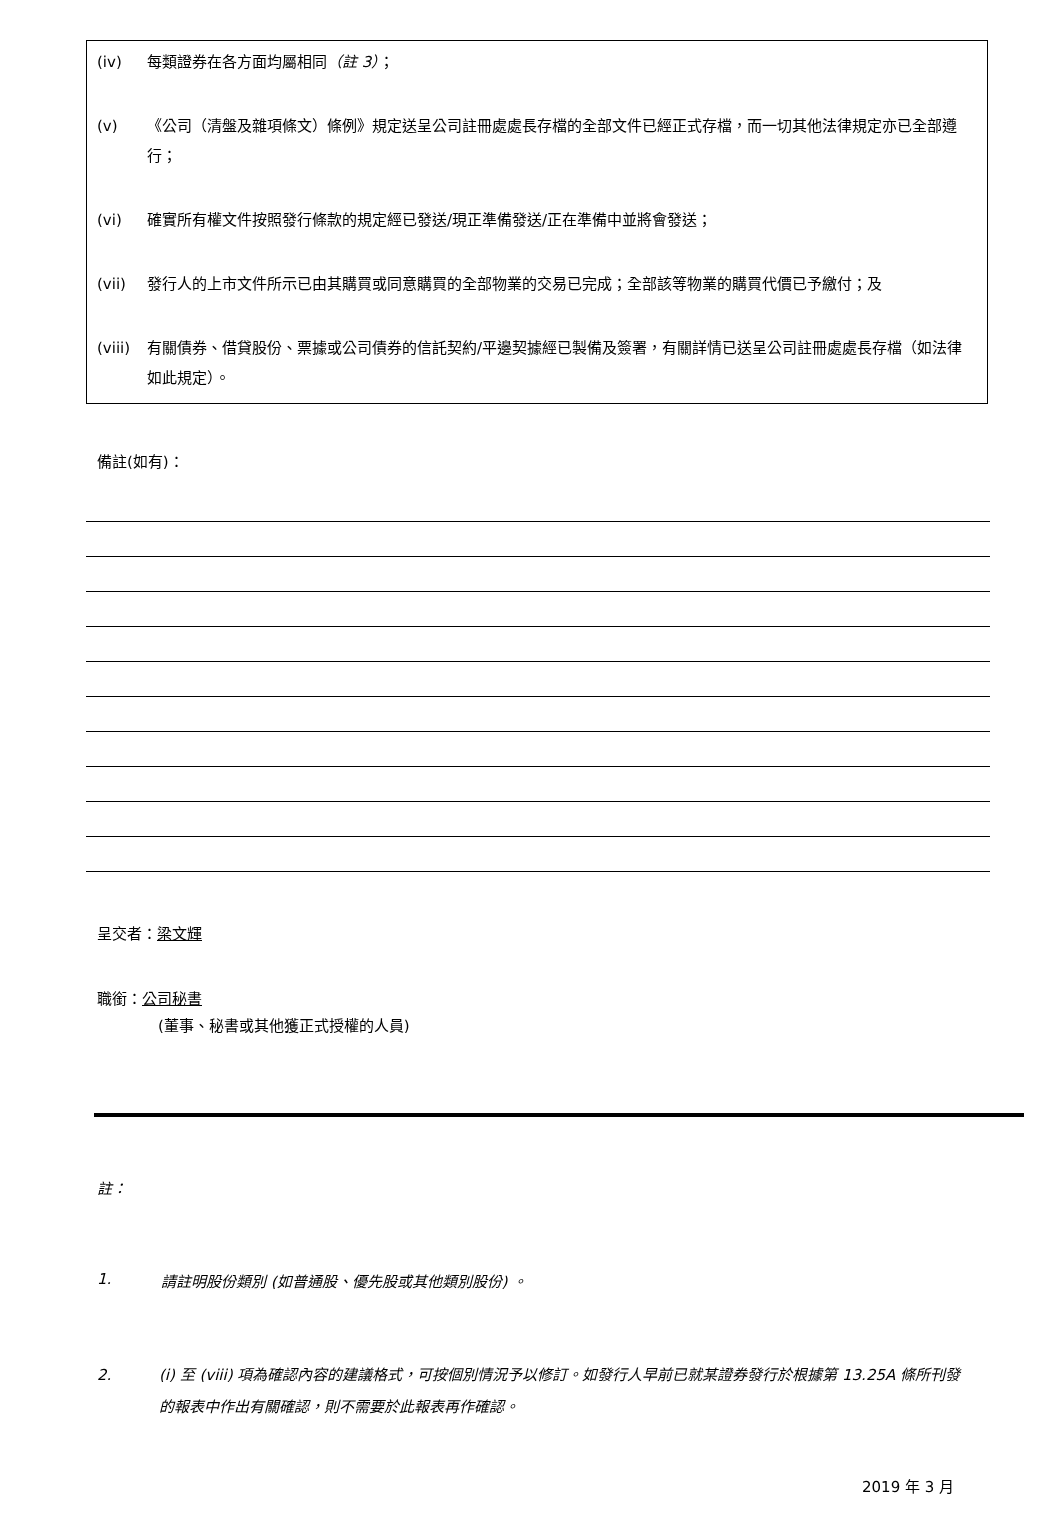(iv) 每類證券在各方面均屬相同（註 3）；
(v) 《公司（清盤及雜項條文）條例》規定送呈公司註冊處處長存檔的全部文件已經正式存檔，而一切其他法律規定亦已全部遵行；
(vi) 確實所有權文件按照發行條款的規定經已發送/現正準備發送/正在準備中並將會發送；
(vii) 發行人的上市文件所示已由其購買或同意購買的全部物業的交易已完成；全部該等物業的購買代價已予繳付；及
(viii) 有關債券、借貸股份、票據或公司債券的信託契約/平邊契據經已製備及簽署，有關詳情已送呈公司註冊處處長存檔（如法律如此規定）。
備註(如有)：
呈交者：梁文輝
職銜：公司秘書
(董事、秘書或其他獲正式授權的人員)
註：
1. 請註明股份類別 (如普通股、優先股或其他類別股份) 。
2. (i) 至 (viii) 項為確認內容的建議格式，可按個別情況予以修訂。如發行人早前已就某證券發行於根據第 13.25A 條所刊發的報表中作出有關確認，則不需要於此報表再作確認。
2019 年 3 月